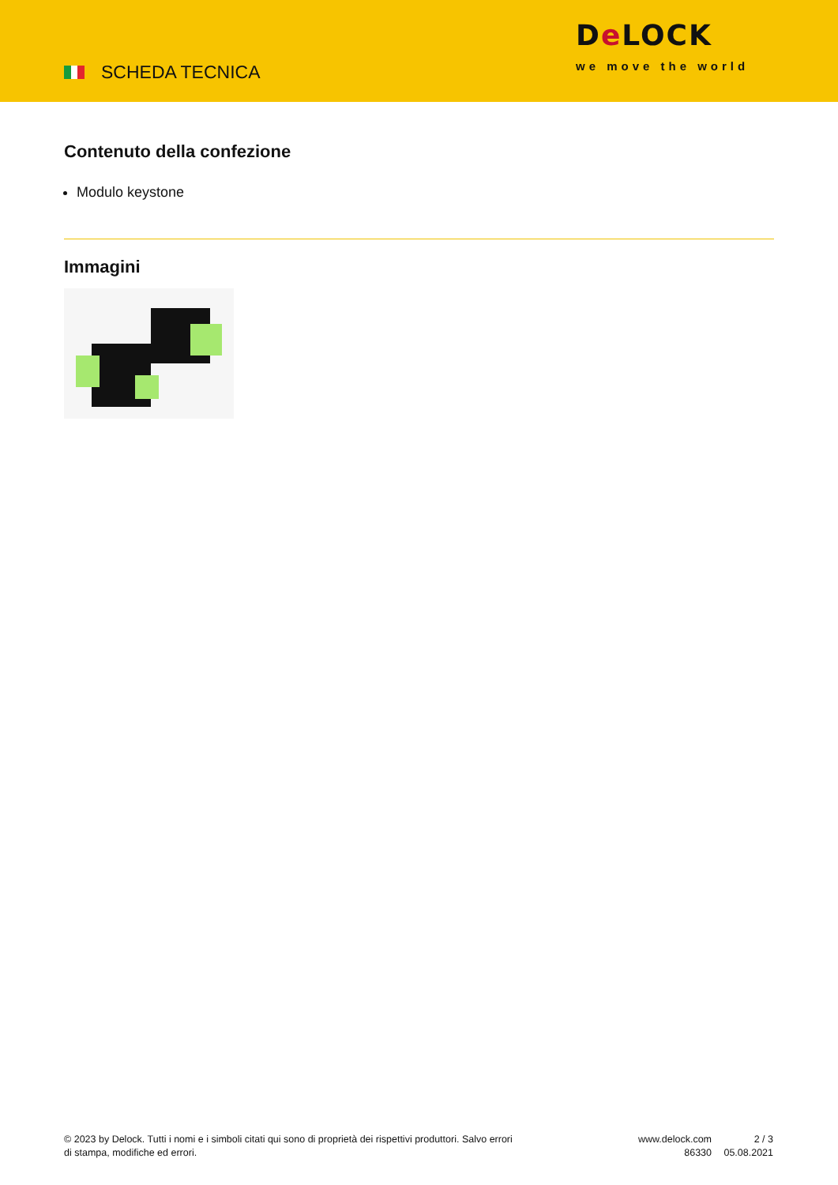SCHEDA TECNICA
De LOCK
we move the world
Contenuto della confezione
Modulo keystone
Immagini
© 2023 by Delock. Tutti i nomi e i simboli citati qui sono di proprietà dei rispettivi produttori. Salvo errori di stampa, modifiche ed errori.
www.delock.com
86330
2 / 3
05.08.2021